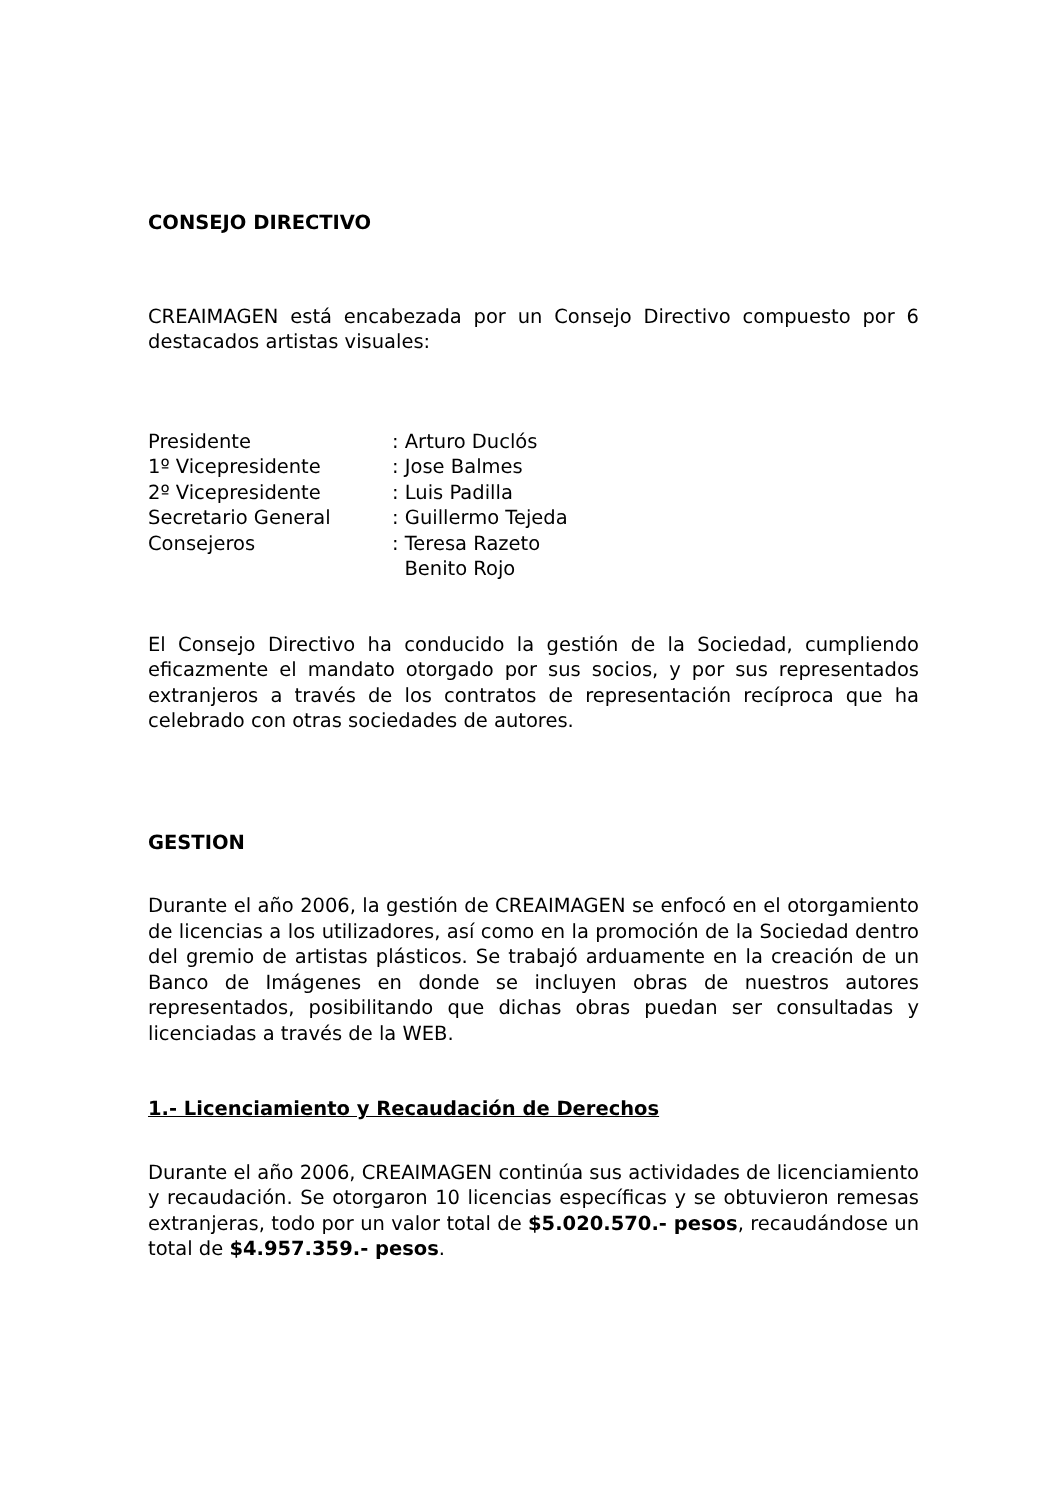CONSEJO DIRECTIVO
CREAIMAGEN está encabezada por un Consejo Directivo compuesto por 6 destacados artistas visuales:
| Presidente | : Arturo Duclós |
| 1º Vicepresidente | : Jose Balmes |
| 2º Vicepresidente | : Luis Padilla |
| Secretario General | : Guillermo Tejeda |
| Consejeros | : Teresa Razeto Benito Rojo |
El Consejo Directivo ha conducido la gestión de la Sociedad, cumpliendo eficazmente el mandato otorgado por sus socios, y por sus representados extranjeros a través de los contratos de representación recíproca que ha celebrado con otras sociedades de autores.
GESTION
Durante el año 2006, la gestión de CREAIMAGEN se enfocó en el otorgamiento de licencias a los utilizadores, así como en la promoción de la Sociedad dentro del gremio de artistas plásticos. Se trabajó arduamente en la creación de un Banco de Imágenes en donde se incluyen obras de nuestros autores representados, posibilitando que dichas obras puedan ser consultadas y licenciadas a través de la WEB.
1.- Licenciamiento y Recaudación de Derechos
Durante el año 2006, CREAIMAGEN continúa sus actividades de licenciamiento y recaudación. Se otorgaron 10 licencias específicas y se obtuvieron remesas extranjeras, todo por un valor total de $5.020.570.- pesos, recaudándose un total de $4.957.359.- pesos.